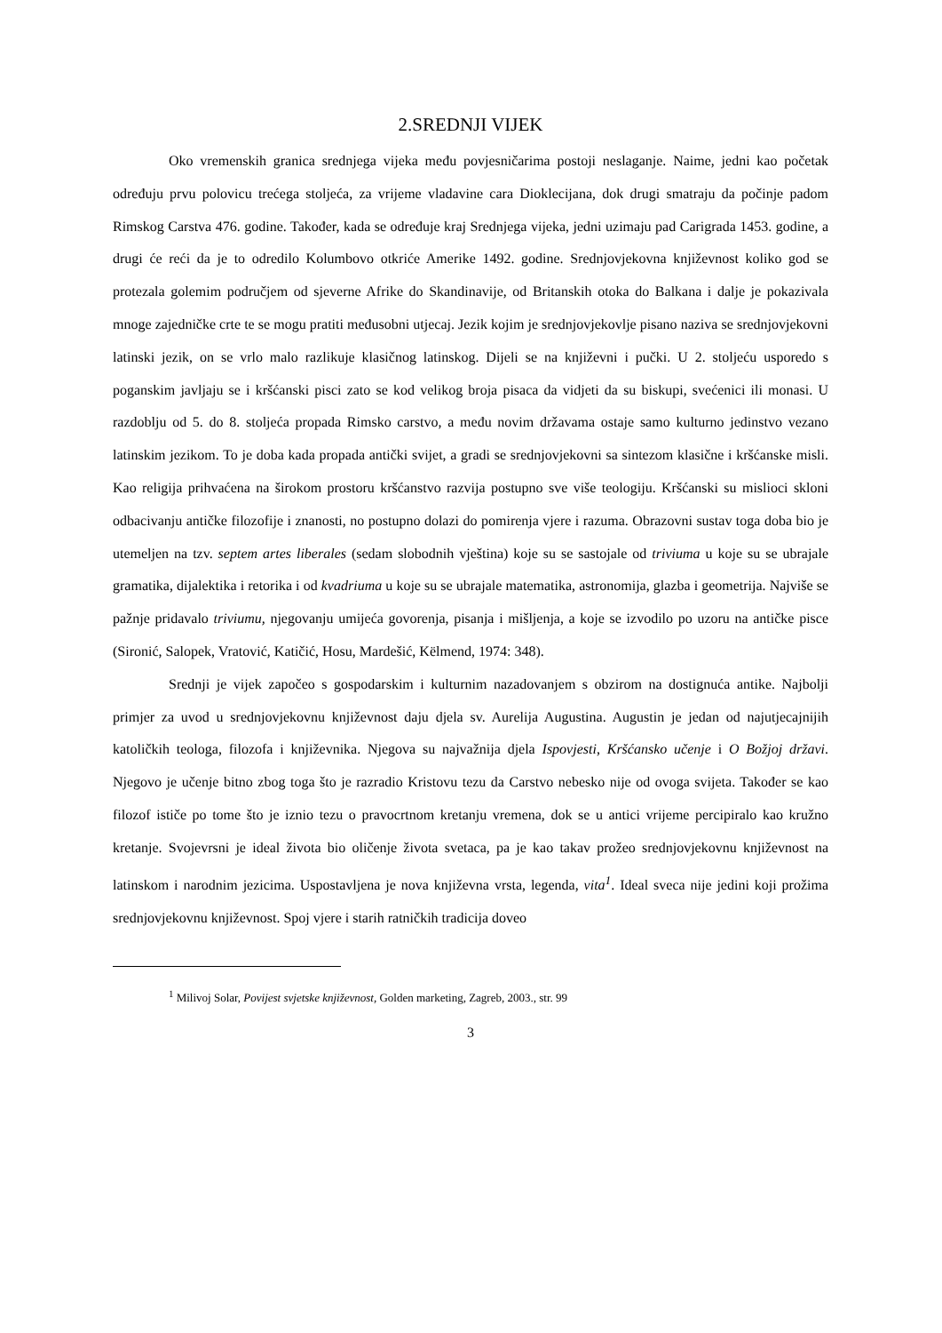2.SREDNJI VIJEK
Oko vremenskih granica srednjega vijeka među povjesničarima postoji neslaganje. Naime, jedni kao početak određuju prvu polovicu trećega stoljeća, za vrijeme vladavine cara Dioklecijana, dok drugi smatraju da počinje padom Rimskog Carstva 476. godine. Također, kada se određuje kraj Srednjega vijeka, jedni uzimaju pad Carigrada 1453. godine, a drugi će reći da je to odredilo Kolumbovo otkriće Amerike 1492. godine. Srednjovjekovna književnost koliko god se protezala golemim područjem od sjeverne Afrike do Skandinavije, od Britanskih otoka do Balkana i dalje je pokazivala mnoge zajedničke crte te se mogu pratiti međusobni utjecaj. Jezik kojim je srednjovjekovlje pisano naziva se srednjovjekovni latinski jezik, on se vrlo malo razlikuje klasičnog latinskog. Dijeli se na književni i pučki. U 2. stoljeću usporedo s poganskim javljaju se i kršćanski pisci zato se kod velikog broja pisaca da vidjeti da su biskupi, svećenici ili monasi. U razdoblju od 5. do 8. stoljeća propada Rimsko carstvo, a među novim državama ostaje samo kulturno jedinstvo vezano latinskim jezikom. To je doba kada propada antički svijet, a gradi se srednjovjekovni sa sintezom klasične i kršćanske misli. Kao religija prihvaćena na širokom prostoru kršćanstvo razvija postupno sve više teologiju. Kršćanski su mislioci skloni odbacivanju antičke filozofije i znanosti, no postupno dolazi do pomirenja vjere i razuma. Obrazovni sustav toga doba bio je utemeljen na tzv. septem artes liberales (sedam slobodnih vještina) koje su se sastojale od triviuma u koje su se ubrajale gramatika, dijalektika i retorika i od kvadriuma u koje su se ubrajale matematika, astronomija, glazba i geometrija. Najviše se pažnje pridavalo triviumu, njegovanju umijeća govorenja, pisanja i mišljenja, a koje se izvodilo po uzoru na antičke pisce (Sironić, Salopek, Vratović, Katičić, Hosu, Mardešić, Këlmend, 1974: 348).
Srednji je vijek započeo s gospodarskim i kulturnim nazadovanjem s obzirom na dostignuća antike. Najbolji primjer za uvod u srednjovjekovnu književnost daju djela sv. Aurelija Augustina. Augustin je jedan od najutjecajnijih katoličkih teologa, filozofa i književnika. Njegova su najvažnija djela Ispovjesti, Kršćansko učenje i O Božjoj državi. Njegovo je učenje bitno zbog toga što je razradio Kristovu tezu da Carstvo nebesko nije od ovoga svijeta. Također se kao filozof ističe po tome što je iznio tezu o pravocrtnom kretanju vremena, dok se u antici vrijeme percipiralo kao kružno kretanje. Svojevrsni je ideal života bio oličenje života svetaca, pa je kao takav prožeo srednjovjekovnu književnost na latinskom i narodnim jezicima. Uspostavljena je nova književna vrsta, legenda, vita<sup>1</sup>. Ideal sveca nije jedini koji prožima srednjovjekovnu književnost. Spoj vjere i starih ratničkih tradicija doveo
<sup>1</sup> Milivoj Solar, Povijest svjetske književnost, Golden marketing, Zagreb, 2003., str. 99
3